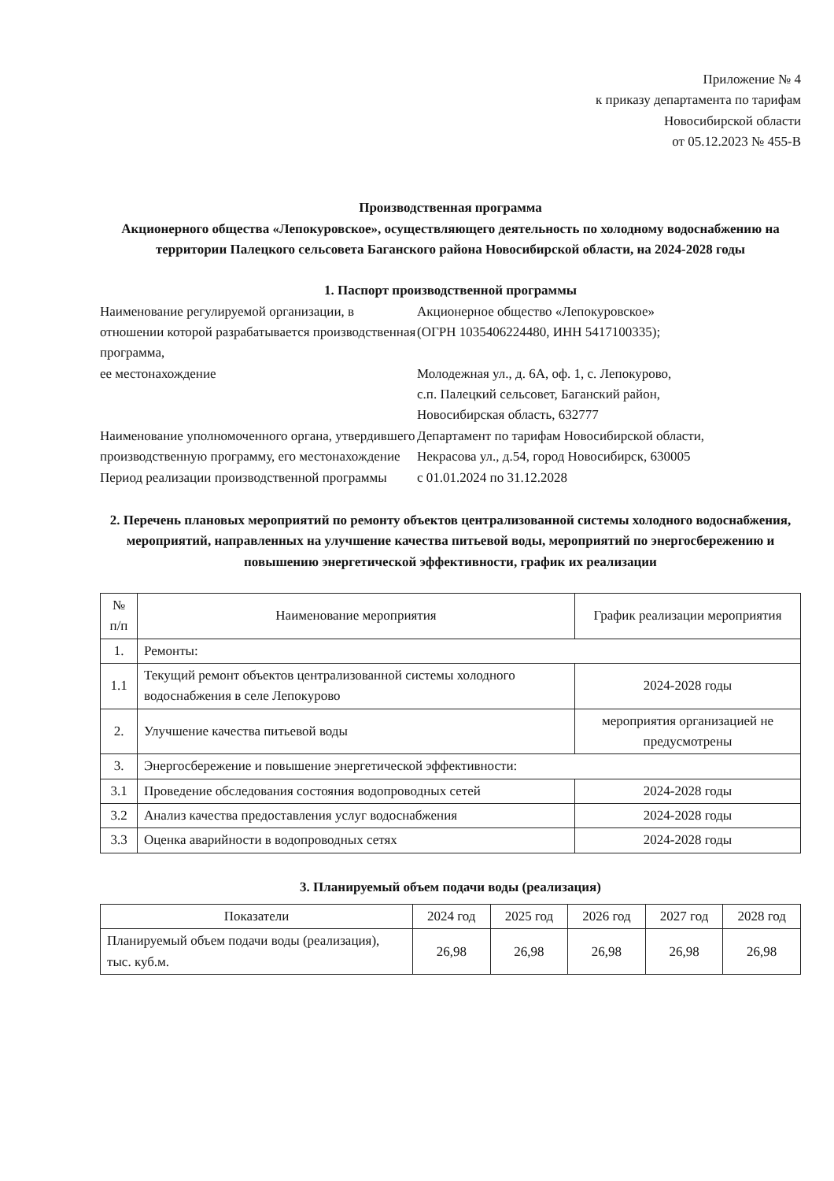Приложение № 4
к приказу департамента по тарифам
Новосибирской области
от 05.12.2023 № 455-В
Производственная программа
Акционерного общества «Лепокуровское», осуществляющего деятельность по холодному водоснабжению на территории Палецкого сельсовета Баганского района Новосибирской области, на 2024-2028 годы
1. Паспорт производственной программы
Наименование регулируемой организации, в отношении которой разрабатывается производственная программа,
ее местонахождение
Акционерное общество «Лепокуровское»
(ОГРН 1035406224480, ИНН 5417100335);
Молодежная ул., д. 6А, оф. 1, с. Лепокурово,
с.п. Палецкий сельсовет, Баганский район,
Новосибирская область, 632777
Наименование уполномоченного органа, утвердившего производственную программу, его местонахождение
Департамент по тарифам Новосибирской области,
Некрасова ул., д.54, город Новосибирск, 630005
Период реализации производственной программы
с 01.01.2024 по 31.12.2028
2. Перечень плановых мероприятий по ремонту объектов централизованной системы холодного водоснабжения, мероприятий, направленных на улучшение качества питьевой воды, мероприятий по энергосбережению и повышению энергетической эффективности, график их реализации
| № п/п | Наименование мероприятия | График реализации мероприятия |
| --- | --- | --- |
| 1. | Ремонты: | |
| 1.1 | Текущий ремонт объектов централизованной системы холодного водоснабжения в селе Лепокурово | 2024-2028 годы |
| 2. | Улучшение качества питьевой воды | мероприятия организацией не предусмотрены |
| 3. | Энергосбережение и повышение энергетической эффективности: | |
| 3.1 | Проведение обследования состояния водопроводных сетей | 2024-2028 годы |
| 3.2 | Анализ качества предоставления услуг водоснабжения | 2024-2028 годы |
| 3.3 | Оценка аварийности в водопроводных сетях | 2024-2028 годы |
3. Планируемый объем подачи воды (реализация)
| Показатели | 2024 год | 2025 год | 2026 год | 2027 год | 2028 год |
| --- | --- | --- | --- | --- | --- |
| Планируемый объем подачи воды (реализация), тыс. куб.м. | 26,98 | 26,98 | 26,98 | 26,98 | 26,98 |